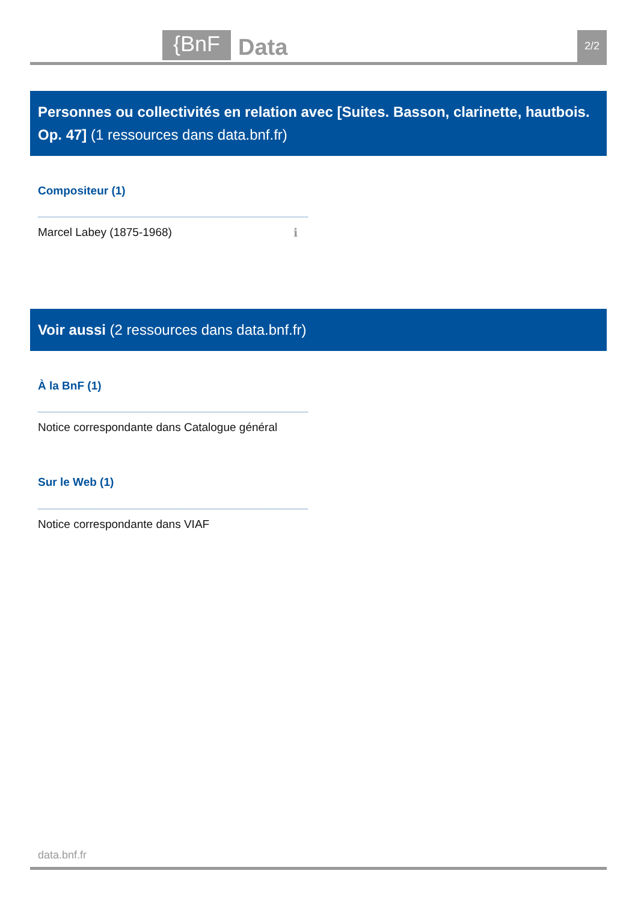{BnF Data 2/2
Personnes ou collectivités en relation avec [Suites. Basson, clarinette, hautbois. Op. 47] (1 ressources dans data.bnf.fr)
Compositeur (1)
Marcel Labey (1875-1968) ℹ
Voir aussi (2 ressources dans data.bnf.fr)
À la BnF (1)
Notice correspondante dans Catalogue général
Sur le Web (1)
Notice correspondante dans VIAF
data.bnf.fr